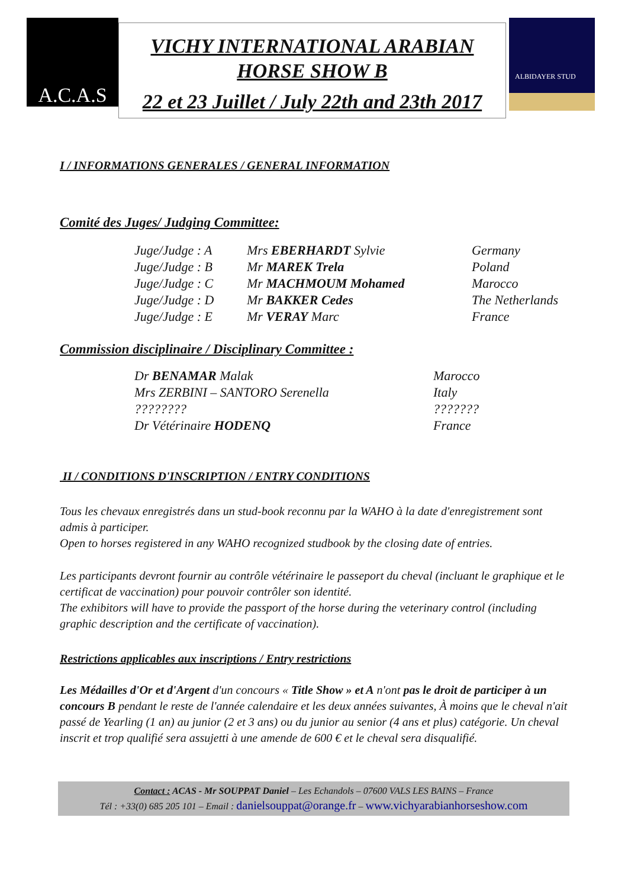A.C.A.S
VICHY INTERNATIONAL ARABIAN
HORSE SHOW B
22 et 23 Juillet / July 22th and 23th 2017
ALBIDAYER STUD
I / INFORMATIONS GENERALES / GENERAL INFORMATION
Comité des Juges/ Judging Committee:
| Juge/Judge : A | Mrs EBERHARDT Sylvie | Germany |
| Juge/Judge : B | Mr MAREK Trela | Poland |
| Juge/Judge : C | Mr MACHMOUM Mohamed | Marocco |
| Juge/Judge : D | Mr BAKKER Cedes | The Netherlands |
| Juge/Judge : E | Mr VERAY Marc | France |
Commission disciplinaire / Disciplinary Committee :
| Dr BENAMAR Malak | Marocco |
| Mrs ZERBINI – SANTORO Serenella | Italy |
| ???????? | ??????? |
| Dr Vétérinaire HODENQ | France |
II / CONDITIONS D'INSCRIPTION / ENTRY CONDITIONS
Tous les chevaux enregistrés dans un stud-book reconnu par la WAHO à la date d'enregistrement sont admis à participer.
Open to horses registered in any WAHO recognized studbook by the closing date of entries.
Les participants devront fournir au contrôle vétérinaire le passeport du cheval (incluant le graphique et le certificat de vaccination) pour pouvoir contrôler son identité.
The exhibitors will have to provide the passport of the horse during the veterinary control (including graphic description and the certificate of vaccination).
Restrictions applicables aux inscriptions / Entry restrictions
Les Médailles d'Or et d'Argent d'un concours « Title Show » et A n'ont pas le droit de participer à un concours B pendant le reste de l'année calendaire et les deux années suivantes, À moins que le cheval n'ait passé de Yearling (1 an) au junior (2 et 3 ans) ou du junior au senior (4 ans et plus) catégorie. Un cheval inscrit et trop qualifié sera assujetti à une amende de 600 € et le cheval sera disqualifié.
Contact : ACAS - Mr SOUPPAT Daniel – Les Echandols – 07600 VALS LES BAINS – France
Tél : +33(0) 685 205 101 – Email : danielsouppat@orange.fr – www.vichyarabianhorseshow.com